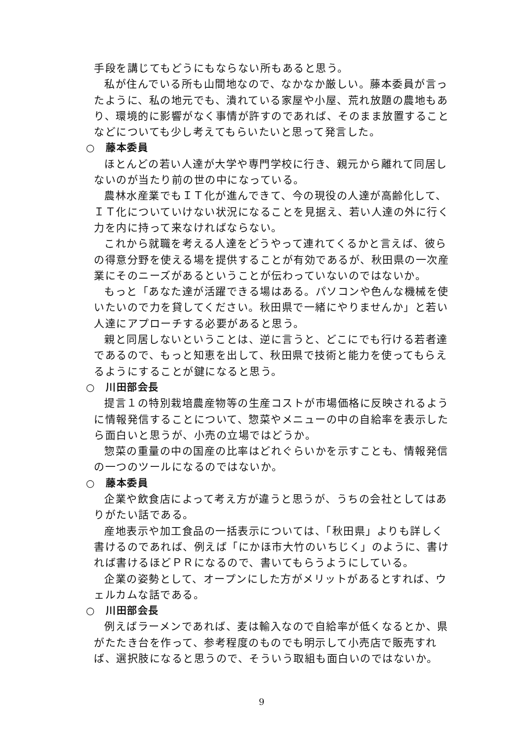手段を講じてもどうにもならない所もあると思う。
私が住んでいる所も山間地なので、なかなか厳しい。藤本委員が言ったように、私の地元でも、潰れている家屋や小屋、荒れ放題の農地もあり、環境的に影響がなく事情が許すのであれば、そのまま放置することなどについても少し考えてもらいたいと思って発言した。
○　藤本委員
ほとんどの若い人達が大学や専門学校に行き、親元から離れて同居しないのが当たり前の世の中になっている。
農林水産業でもＩＴ化が進んできて、今の現役の人達が高齢化して、ＩＴ化についていけない状況になることを見据え、若い人達の外に行く力を内に持って来なければならない。
これから就職を考える人達をどうやって連れてくるかと言えば、彼らの得意分野を使える場を提供することが有効であるが、秋田県の一次産業にそのニーズがあるということが伝わっていないのではないか。
もっと「あなた達が活躍できる場はある。パソコンや色んな機械を使いたいので力を貸してください。秋田県で一緒にやりませんか」と若い人達にアプローチする必要があると思う。
親と同居しないということは、逆に言うと、どこにでも行ける若者達であるので、もっと知恵を出して、秋田県で技術と能力を使ってもらえるようにすることが鍵になると思う。
○　川田部会長
提言１の特別栽培農産物等の生産コストが市場価格に反映されるように情報発信することについて、惣菜やメニューの中の自給率を表示したら面白いと思うが、小売の立場ではどうか。
惣菜の重量の中の国産の比率はどれぐらいかを示すことも、情報発信の一つのツールになるのではないか。
○　藤本委員
企業や飲食店によって考え方が違うと思うが、うちの会社としてはありがたい話である。
産地表示や加工食品の一括表示については、「秋田県」よりも詳しく書けるのであれば、例えば「にかほ市大竹のいちじく」のように、書ければ書けるほどＰＲになるので、書いてもらうようにしている。
企業の姿勢として、オープンにした方がメリットがあるとすれば、ウェルカムな話である。
○　川田部会長
例えばラーメンであれば、麦は輸入なので自給率が低くなるとか、県がたたき台を作って、参考程度のものでも明示して小売店で販売すれば、選択肢になると思うので、そういう取組も面白いのではないか。
9